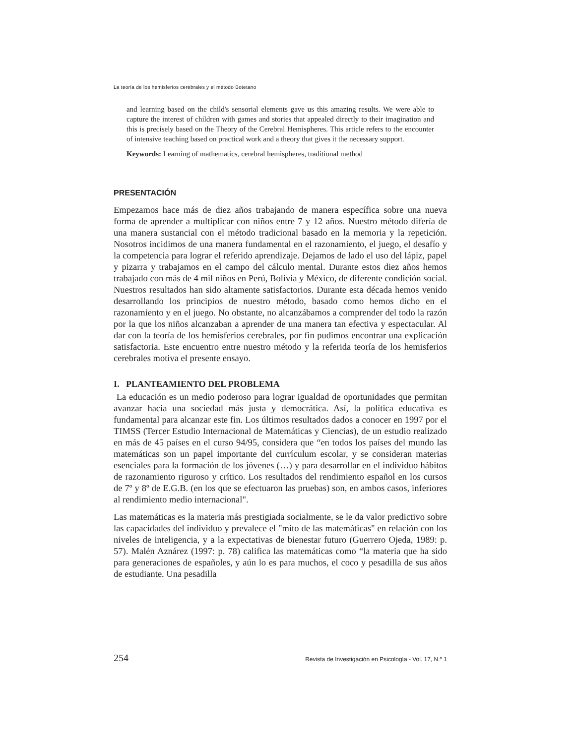La teoría de los hemisferios cerebrales y el método Botetano
and learning based on the child's sensorial elements gave us this amazing results. We were able to capture the interest of children with games and stories that appealed directly to their imagination and this is precisely based on the Theory of the Cerebral Hemispheres. This article refers to the encounter of intensive teaching based on practical work and a theory that gives it the necessary support.
Keywords: Learning of mathematics, cerebral hemispheres, traditional method
PRESENTACIÓN
Empezamos hace más de diez años trabajando de manera específica sobre una nueva forma de aprender a multiplicar con niños entre 7 y 12 años. Nuestro método difería de una manera sustancial con el método tradicional basado en la memoria y la repetición. Nosotros incidimos de una manera fundamental en el razonamiento, el juego, el desafío y la competencia para lograr el referido aprendizaje. Dejamos de lado el uso del lápiz, papel y pizarra y trabajamos en el campo del cálculo mental. Durante estos diez años hemos trabajado con más de 4 mil niños en Perú, Bolivia y México, de diferente condición social. Nuestros resultados han sido altamente satisfactorios. Durante esta década hemos venido desarrollando los principios de nuestro método, basado como hemos dicho en el razonamiento y en el juego. No obstante, no alcanzábamos a comprender del todo la razón por la que los niños alcanzaban a aprender de una manera tan efectiva y espectacular. Al dar con la teoría de los hemisferios cerebrales, por fin pudimos encontrar una explicación satisfactoria. Este encuentro entre nuestro método y la referida teoría de los hemisferios cerebrales motiva el presente ensayo.
I. PLANTEAMIENTO DEL PROBLEMA
La educación es un medio poderoso para lograr igualdad de oportunidades que permitan avanzar hacia una sociedad más justa y democrática. Así, la política educativa es fundamental para alcanzar este fin. Los últimos resultados dados a conocer en 1997 por el TIMSS (Tercer Estudio Internacional de Matemáticas y Ciencias), de un estudio realizado en más de 45 países en el curso 94/95, considera que “en todos los países del mundo las matemáticas son un papel importante del currículum escolar, y se consideran materias esenciales para la formación de los jóvenes (…) y para desarrollar en el individuo hábitos de razonamiento riguroso y crítico. Los resultados del rendimiento español en los cursos de 7º y 8º de E.G.B. (en los que se efectuaron las pruebas) son, en ambos casos, inferiores al rendimiento medio internacional".
Las matemáticas es la materia más prestigiada socialmente, se le da valor predictivo sobre las capacidades del individuo y prevalece el "mito de las matemáticas" en relación con los niveles de inteligencia, y a la expectativas de bienestar futuro (Guerrero Ojeda, 1989: p. 57). Malén Aznárez (1997: p. 78) califica las matemáticas como “la materia que ha sido para generaciones de españoles, y aún lo es para muchos, el coco y pesadilla de sus años de estudiante. Una pesadilla
254 Revista de Investigación en Psicología - Vol. 17, N.º 1